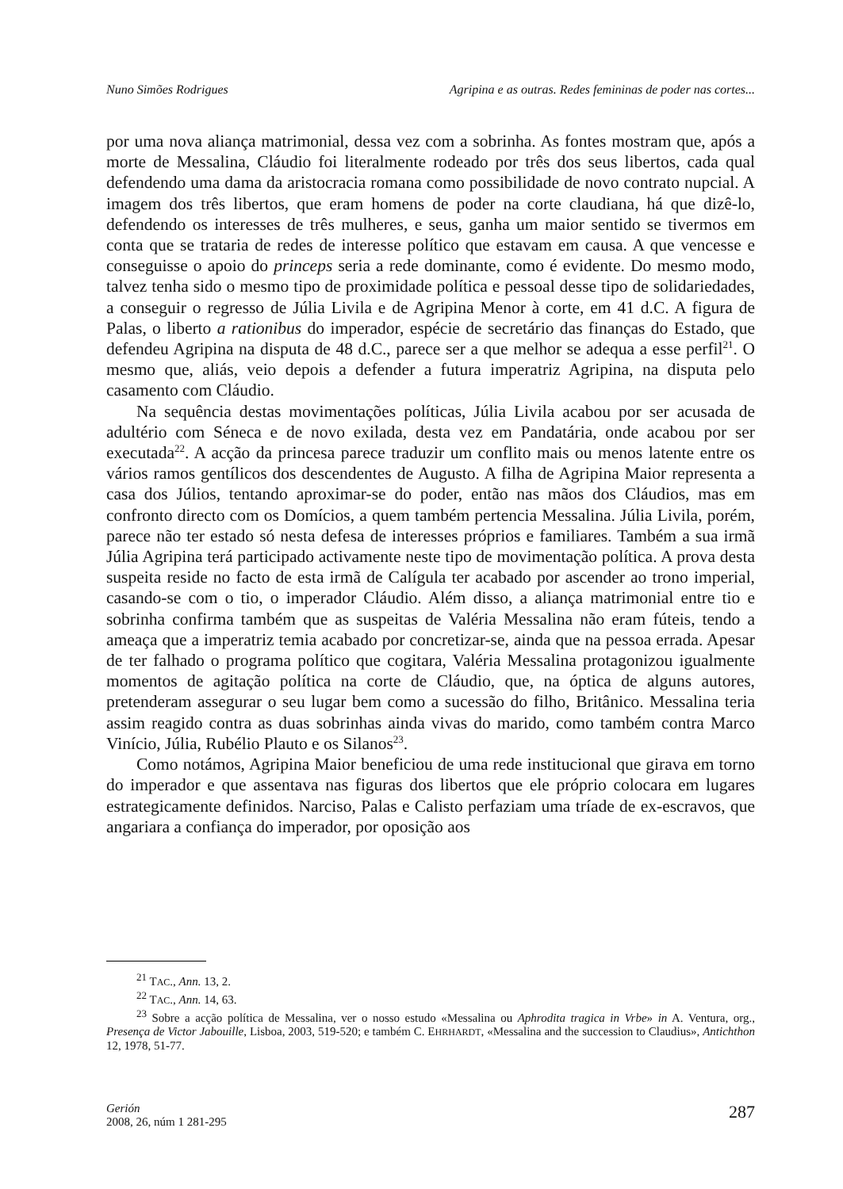Nuno Simões Rodrigues Agripina e as outras. Redes femininas de poder nas cortes...
por uma nova aliança matrimonial, dessa vez com a sobrinha. As fontes mostram que, após a morte de Messalina, Cláudio foi literalmente rodeado por três dos seus libertos, cada qual defendendo uma dama da aristocracia romana como possibilidade de novo contrato nupcial. A imagem dos três libertos, que eram homens de poder na corte claudiana, há que dizê-lo, defendendo os interesses de três mulheres, e seus, ganha um maior sentido se tivermos em conta que se trataria de redes de interesse político que estavam em causa. A que vencesse e conseguisse o apoio do princeps seria a rede dominante, como é evidente. Do mesmo modo, talvez tenha sido o mesmo tipo de proximidade política e pessoal desse tipo de solidariedades, a conseguir o regresso de Júlia Livila e de Agripina Menor à corte, em 41 d.C. A figura de Palas, o liberto a rationibus do imperador, espécie de secretário das finanças do Estado, que defendeu Agripina na disputa de 48 d.C., parece ser a que melhor se adequa a esse perfil<sup>21</sup>. O mesmo que, aliás, veio depois a defender a futura imperatriz Agripina, na disputa pelo casamento com Cláudio.
Na sequência destas movimentações políticas, Júlia Livila acabou por ser acusada de adultério com Séneca e de novo exilada, desta vez em Pandatária, onde acabou por ser executada<sup>22</sup>. A acção da princesa parece traduzir um conflito mais ou menos latente entre os vários ramos gentílicos dos descendentes de Augusto. A filha de Agripina Maior representa a casa dos Júlios, tentando aproximar-se do poder, então nas mãos dos Cláudios, mas em confronto directo com os Domícios, a quem também pertencia Messalina. Júlia Livila, porém, parece não ter estado só nesta defesa de interesses próprios e familiares. Também a sua irmã Júlia Agripina terá participado activamente neste tipo de movimentação política. A prova desta suspeita reside no facto de esta irmã de Calígula ter acabado por ascender ao trono imperial, casando-se com o tio, o imperador Cláudio. Além disso, a aliança matrimonial entre tio e sobrinha confirma também que as suspeitas de Valéria Messalina não eram fúteis, tendo a ameaça que a imperatriz temia acabado por concretizar-se, ainda que na pessoa errada. Apesar de ter falhado o programa político que cogitara, Valéria Messalina protagonizou igualmente momentos de agitação política na corte de Cláudio, que, na óptica de alguns autores, pretenderam assegurar o seu lugar bem como a sucessão do filho, Britânico. Messalina teria assim reagido contra as duas sobrinhas ainda vivas do marido, como também contra Marco Vinício, Júlia, Rubélio Plauto e os Silanos<sup>23</sup>.
Como notámos, Agripina Maior beneficiou de uma rede institucional que girava em torno do imperador e que assentava nas figuras dos libertos que ele próprio colocara em lugares estrategicamente definidos. Narciso, Palas e Calisto perfaziam uma tríade de ex-escravos, que angariara a confiança do imperador, por oposição aos
<sup>21</sup> TAC., Ann. 13, 2.
<sup>22</sup> TAC., Ann. 14, 63.
<sup>23</sup> Sobre a acção política de Messalina, ver o nosso estudo «Messalina ou Aphrodita tragica in Vrbe» in A. Ventura, org., Presença de Victor Jabouille, Lisboa, 2003, 519-520; e também C. EHRHARDT, «Messalina and the succession to Claudius», Antichthon 12, 1978, 51-77.
Gerión
2008, 26, núm 1 281-295
287